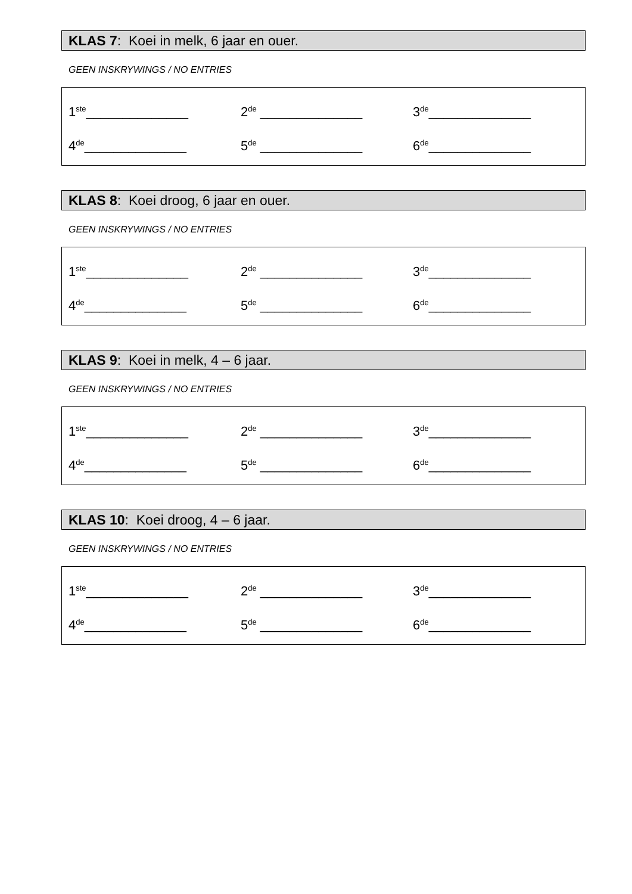KLAS 7: Koei in melk, 6 jaar en ouer.
GEEN INSKRYWINGS / NO ENTRIES
1<sup>ste</sup>______________ 2<sup>de</sup> ______________ 3<sup>de</sup>______________
4<sup>de</sup>______________ 5<sup>de</sup> ______________ 6<sup>de</sup>______________
KLAS 8: Koei droog, 6 jaar en ouer.
GEEN INSKRYWINGS / NO ENTRIES
1<sup>ste</sup>______________ 2<sup>de</sup> ______________ 3<sup>de</sup>______________
4<sup>de</sup>______________ 5<sup>de</sup> ______________ 6<sup>de</sup>______________
KLAS 9: Koei in melk, 4 – 6 jaar.
GEEN INSKRYWINGS / NO ENTRIES
1<sup>ste</sup>______________ 2<sup>de</sup> ______________ 3<sup>de</sup>______________
4<sup>de</sup>______________ 5<sup>de</sup> ______________ 6<sup>de</sup>______________
KLAS 10: Koei droog, 4 – 6 jaar.
GEEN INSKRYWINGS / NO ENTRIES
1<sup>ste</sup>______________ 2<sup>de</sup> ______________ 3<sup>de</sup>______________
4<sup>de</sup>______________ 5<sup>de</sup> ______________ 6<sup>de</sup>______________